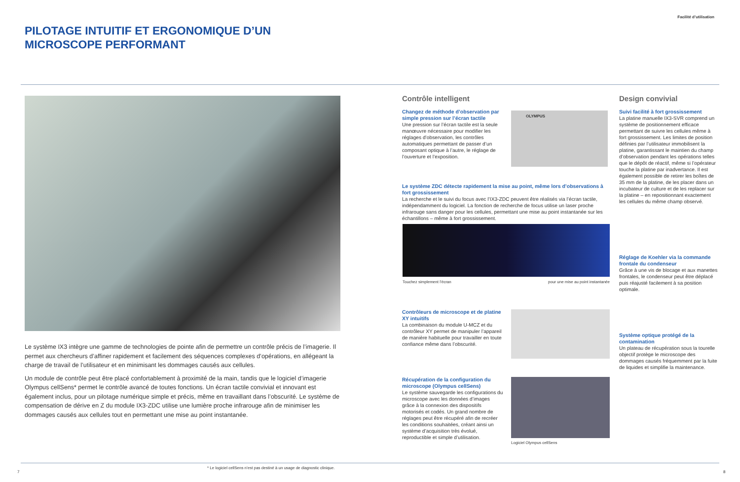Facilité d’utilisation
PILOTAGE INTUITIF ET ERGONOMIQUE D’UN
MICROSCOPE PERFORMANT
Le système IX3 intègre une gamme de technologies de pointe afin de permettre un contrôle précis de l’imagerie. Il permet aux chercheurs d’affiner rapidement et facilement des séquences complexes d’opérations, en allégeant la charge de travail de l’utilisateur et en minimisant les dommages causés aux cellules.
Un module de contrôle peut être placé confortablement à proximité de la main, tandis que le logiciel d’imagerie Olympus cellSens* permet le contrôle avancé de toutes fonctions. Un écran tactile convivial et innovant est également inclus, pour un pilotage numérique simple et précis, même en travaillant dans l’obscurité. Le système de compensation de dérive en Z du module IX3-ZDC utilise une lumière proche infrarouge afin de minimiser les dommages causés aux cellules tout en permettant une mise au point instantanée.
Contrôle intelligent
Changez de méthode d’observation par simple pression sur l’écran tactile
Une pression sur l’écran tactile est la seule manœuvre nécessaire pour modifier les réglages d’observation, les contrôles automatiques permettant de passer d’un composant optique à l’autre, le réglage de l’ouverture et l’exposition.
OLYMPUS
Le système ZDC détecte rapidement la mise au point, même lors d’observations à fort grossissement
La recherche et le suivi du focus avec l’IX3-ZDC peuvent être réalisés via l’écran tactile, indépendamment du logiciel. La fonction de recherche de focus utilise un laser proche infrarouge sans danger pour les cellules, permettant une mise au point instantanée sur les échantillons – même à fort grossissement.
Touchez simplement l’écran pour une mise au point instantanée
Contrôleurs de microscope et de platine XY intuitifs
La combinaison du module U-MCZ et du contrôleur XY permet de manipuler l’appareil de manière habituelle pour travailler en toute confiance même dans l’obscurité.
Récupération de la configuration du microscope (Olympus cellSens)
Le système sauvegarde les configurations du microscope avec les données d’images grâce à la connexion des dispositifs motorisés et codés. Un grand nombre de réglages peut être récupéré afin de recréer les conditions souhaitées, créant ainsi un système d’acquisition très évolué, reproductible et simple d’utilisation.
Logiciel Olympus cellSens
Design convivial
Suivi facilité à fort grossissement
La platine manuelle IX3-SVR comprend un système de positionnement efficace permettant de suivre les cellules même à fort grossissement. Les limites de position définies par l’utilisateur immobilisent la platine, garantissant le maintien du champ d’observation pendant les opérations telles que le dépôt de réactif, même si l’opérateur touche la platine par inadvertance. Il est également possible de retirer les boîtes de 35 mm de la platine, de les placer dans un incubateur de culture et de les replacer sur la platine – en repositionnant exactement les cellules du même champ observé.
Réglage de Koehler via la commande frontale du condenseur
Grâce à une vis de blocage et aux manettes frontales, le condenseur peut être déplacé puis réajusté facilement à sa position optimale.
Système optique protégé de la contamination
Un plateau de récupération sous la tourelle objectif protège le microscope des dommages causés fréquemment par la fuite de liquides et simplifie la maintenance.
* Le logiciel cellSens n’est pas destiné à un usage de diagnostic clinique.
7 8